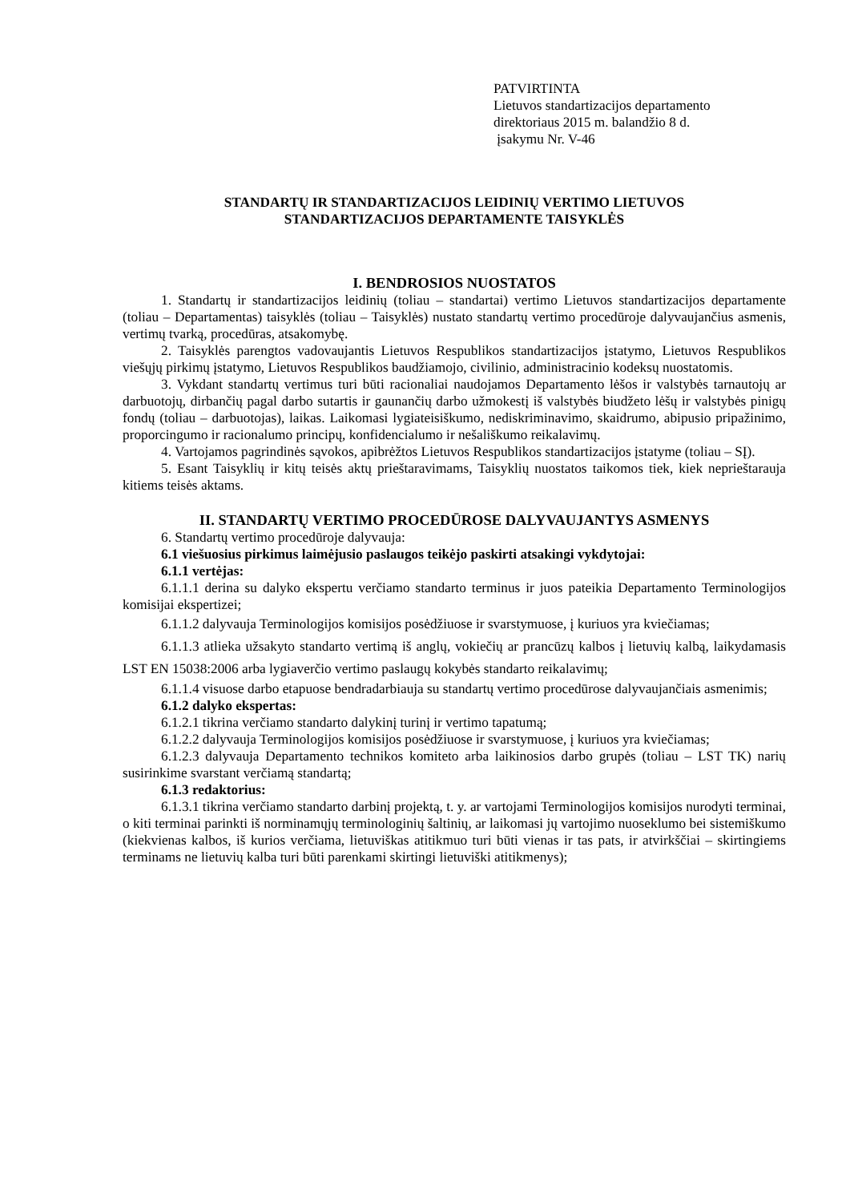PATVIRTINTA
Lietuvos standartizacijos departamento
direktoriaus 2015 m. balandžio 8 d.
įsakymu Nr. V-46
STANDARTŲ IR STANDARTIZACIJOS LEIDINIŲ VERTIMO LIETUVOS
STANDARTIZACIJOS DEPARTAMENTE TAISYKLĖS
I. BENDROSIOS NUOSTATOS
1. Standartų ir standartizacijos leidinių (toliau – standartai) vertimo Lietuvos standartizacijos departamente (toliau – Departamentas) taisyklės (toliau – Taisyklės) nustato standartų vertimo procedūroje dalyvaujančius asmenis, vertimų tvarką, procedūras, atsakomybę.
2. Taisyklės parengtos vadovaujantis Lietuvos Respublikos standartizacijos įstatymo, Lietuvos Respublikos viešųjų pirkimų įstatymo, Lietuvos Respublikos baudžiamojo, civilinio, administracinio kodeksų nuostatomis.
3. Vykdant standartų vertimus turi būti racionaliai naudojamos Departamento lėšos ir valstybės tarnautojų ar darbuotojų, dirbančių pagal darbo sutartis ir gaunančių darbo užmokestį iš valstybės biudžeto lėšų ir valstybės pinigų fondų (toliau – darbuotojas), laikas. Laikomasi lygiateisiškumo, nediskriminavimo, skaidrumo, abipusio pripažinimo, proporcingumo ir racionalumo principų, konfidencialumo ir nešališkumo reikalavimų.
4. Vartojamos pagrindinės sąvokos, apibrėžtos Lietuvos Respublikos standartizacijos įstatyme (toliau – SĮ).
5. Esant Taisyklių ir kitų teisės aktų prieštaravimams, Taisyklių nuostatos taikomos tiek, kiek neprieštarauja kitiems teisės aktams.
II. STANDARTŲ VERTIMO PROCEDŪROSE DALYVAUJANTYS ASMENYS
6. Standartų vertimo procedūroje dalyvauja:
6.1 viešuosius pirkimus laimėjusio paslaugos teikėjo paskirti atsakingi vykdytojai:
6.1.1 vertėjas:
6.1.1.1 derina su dalyko ekspertu verčiamo standarto terminus ir juos pateikia Departamento Terminologijos komisijai ekspertizei;
6.1.1.2 dalyvauja Terminologijos komisijos posėdžiuose ir svarstymuose, į kuriuos yra kviečiamas;
6.1.1.3 atlieka užsakyto standarto vertimą iš anglų, vokiečių ar prancūzų kalbos į lietuvių kalbą, laikydamasis LST EN 15038:2006 arba lygiaverčio vertimo paslaugų kokybės standarto reikalavimų;
6.1.1.4 visuose darbo etapuose bendradarbiauja su standartų vertimo procedūrose dalyvaujančiais asmenimis;
6.1.2 dalyko ekspertas:
6.1.2.1 tikrina verčiamo standarto dalykinį turinį ir vertimo tapatumą;
6.1.2.2 dalyvauja Terminologijos komisijos posėdžiuose ir svarstymuose, į kuriuos yra kviečiamas;
6.1.2.3 dalyvauja Departamento technikos komiteto arba laikinosios darbo grupės (toliau – LST TK) narių susirinkime svarstant verčiamą standartą;
6.1.3 redaktorius:
6.1.3.1 tikrina verčiamo standarto darbinį projektą, t. y. ar vartojami Terminologijos komisijos nurodyti terminai, o kiti terminai parinkti iš norminamųjų terminologinių šaltinių, ar laikomasi jų vartojimo nuoseklumo bei sistemiškumo (kiekvienas kalbos, iš kurios verčiama, lietuviškas atitikmuo turi būti vienas ir tas pats, ir atvirkščiai – skirtingiems terminams ne lietuvių kalba turi būti parenkami skirtingi lietuviški atitikmenys);